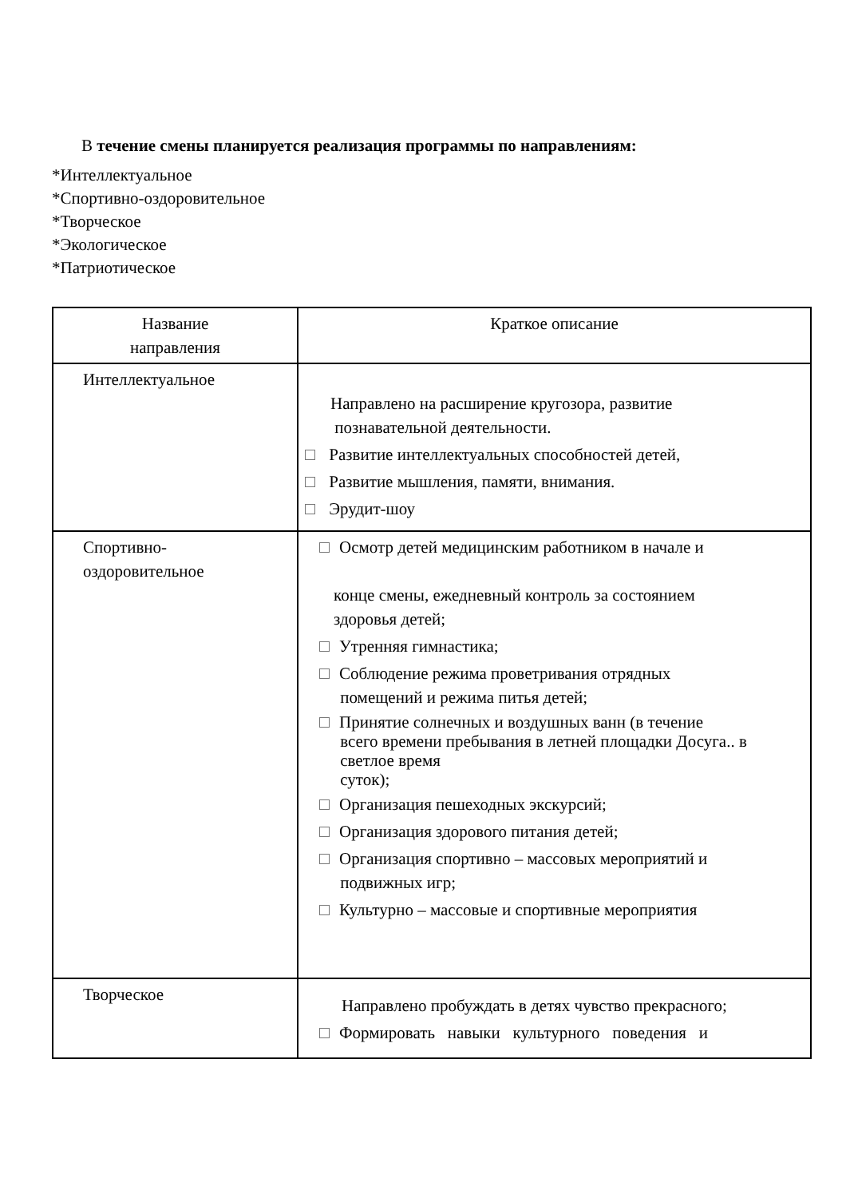В течение смены планируется реализация программы по направлениям:
*Интеллектуальное
*Спортивно-оздоровительное
*Творческое
*Экологическое
*Патриотическое
| Название направления | Краткое описание |
| Интеллектуальное | Направлено на расширение кругозора, развитие познавательной деятельности. Развитие интеллектуальных способностей детей, Развитие мышления, памяти, внимания. Эрудит-шоу |
| Спортивно- оздоровительное | Осмотр детей медицинским работником в начале и конце смены, ежедневный контроль за состоянием здоровья детей; Утренняя гимнастика; Соблюдение режима проветривания отрядных помещений и режима питья детей; Принятие солнечных и воздушных ванн (в течение всего времени пребывания в летней площадки Досуга.. в светлое время суток); Организация пешеходных экскурсий; Организация здорового питания детей; Организация спортивно – массовых мероприятий и подвижных игр; Культурно – массовые и спортивные мероприятия |
| Творческое | Направлено пробуждать в детях чувство прекрасного; Формировать навыки культурного поведения и |